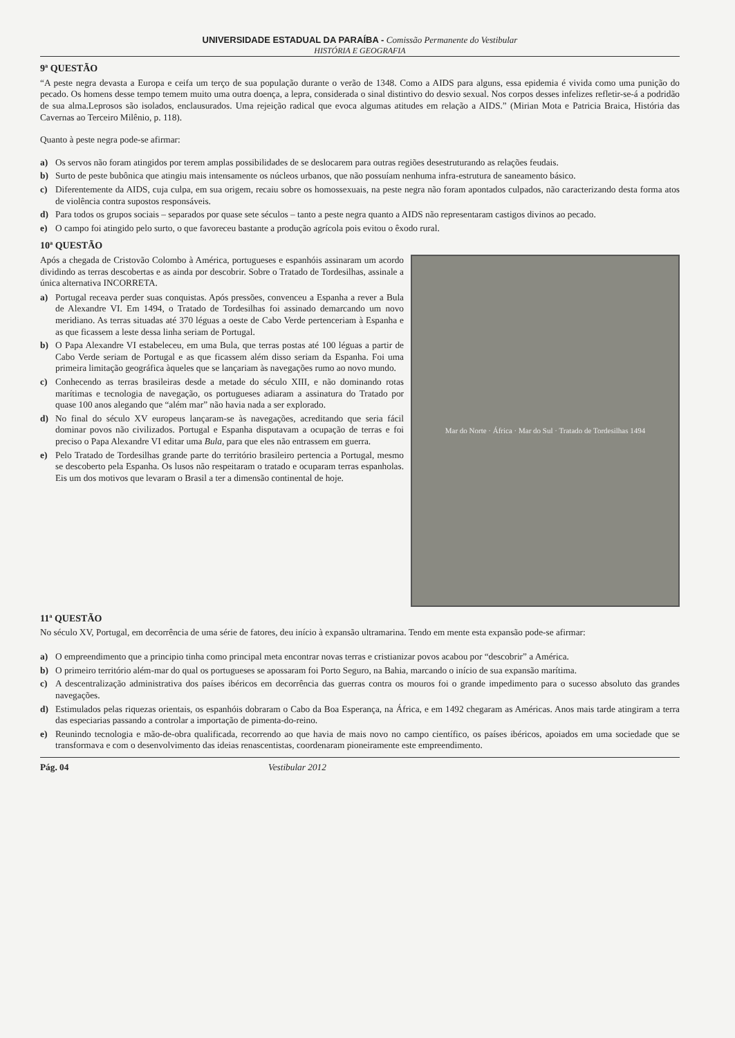UNIVERSIDADE ESTADUAL DA PARAÍBA - Comissão Permanente do Vestibular
HISTÓRIA E GEOGRAFIA
9ª QUESTÃO
“A peste negra devasta a Europa e ceifa um terço de sua população durante o verão de 1348. Como a AIDS para alguns, essa epidemia é vivida como uma punição do pecado. Os homens desse tempo temem muito uma outra doença, a lepra, considerada o sinal distintivo do desvio sexual. Nos corpos desses infelizes refletir-se-á a podridão de sua alma.Leprosos são isolados, enclausurados. Uma rejeição radical que evoca algumas atitudes em relação a AIDS.” (Mirian Mota e Patricia Braica, História das Cavernas ao Terceiro Milênio, p. 118).
Quanto à peste negra pode-se afirmar:
a) Os servos não foram atingidos por terem amplas possibilidades de se deslocarem para outras regiões desestruturando as relações feudais.
b) Surto de peste bubônica que atingiu mais intensamente os núcleos urbanos, que não possuíam nenhuma infra-estrutura de saneamento básico.
c) Diferentemente da AIDS, cuja culpa, em sua origem, recaiu sobre os homossexuais, na peste negra não foram apontados culpados, não caracterizando desta forma atos de violência contra supostos responsáveis.
d) Para todos os grupos sociais – separados por quase sete séculos – tanto a peste negra quanto a AIDS não representaram castigos divinos ao pecado.
e) O campo foi atingido pelo surto, o que favoreceu bastante a produção agrícola pois evitou o êxodo rural.
10ª QUESTÃO
Mar do Norte · África · Mar do Sul · Tratado de Tordesilhas 1494
Após a chegada de Cristovão Colombo à América, portugueses e espanhóis assinaram um acordo dividindo as terras descobertas e as ainda por descobrir. Sobre o Tratado de Tordesilhas, assinale a única alternativa INCORRETA.
a) Portugal receava perder suas conquistas. Após pressões, convenceu a Espanha a rever a Bula de Alexandre VI. Em 1494, o Tratado de Tordesilhas foi assinado demarcando um novo meridiano. As terras situadas até 370 léguas a oeste de Cabo Verde pertenceriam à Espanha e as que ficassem a leste dessa linha seriam de Portugal.
b) O Papa Alexandre VI estabeleceu, em uma Bula, que terras postas até 100 léguas a partir de Cabo Verde seriam de Portugal e as que ficassem além disso seriam da Espanha. Foi uma primeira limitação geográfica àqueles que se lançariam às navegações rumo ao novo mundo.
c) Conhecendo as terras brasileiras desde a metade do século XIII, e não dominando rotas marítimas e tecnologia de navegação, os portugueses adiaram a assinatura do Tratado por quase 100 anos alegando que “além mar” não havia nada a ser explorado.
d) No final do século XV europeus lançaram-se às navegações, acreditando que seria fácil dominar povos não civilizados. Portugal e Espanha disputavam a ocupação de terras e foi preciso o Papa Alexandre VI editar uma Bula, para que eles não entrassem em guerra.
e) Pelo Tratado de Tordesilhas grande parte do território brasileiro pertencia a Portugal, mesmo se descoberto pela Espanha. Os lusos não respeitaram o tratado e ocuparam terras espanholas. Eis um dos motivos que levaram o Brasil a ter a dimensão continental de hoje.
11ª QUESTÃO
No século XV, Portugal, em decorrência de uma série de fatores, deu início à expansão ultramarina. Tendo em mente esta expansão pode-se afirmar:
a) O empreendimento que a principio tinha como principal meta encontrar novas terras e cristianizar povos acabou por “descobrir” a América.
b) O primeiro território além-mar do qual os portugueses se apossaram foi Porto Seguro, na Bahia, marcando o início de sua expansão marítima.
c) A descentralização administrativa dos países ibéricos em decorrência das guerras contra os mouros foi o grande impedimento para o sucesso absoluto das grandes navegações.
d) Estimulados pelas riquezas orientais, os espanhóis dobraram o Cabo da Boa Esperança, na África, e em 1492 chegaram as Américas. Anos mais tarde atingiram a terra das especiarias passando a controlar a importação de pimenta-do-reino.
e) Reunindo tecnologia e mão-de-obra qualificada, recorrendo ao que havia de mais novo no campo científico, os países ibéricos, apoiados em uma sociedade que se transformava e com o desenvolvimento das ideias renascentistas, coordenaram pioneiramente este empreendimento.
Pág. 04 Vestibular 2012